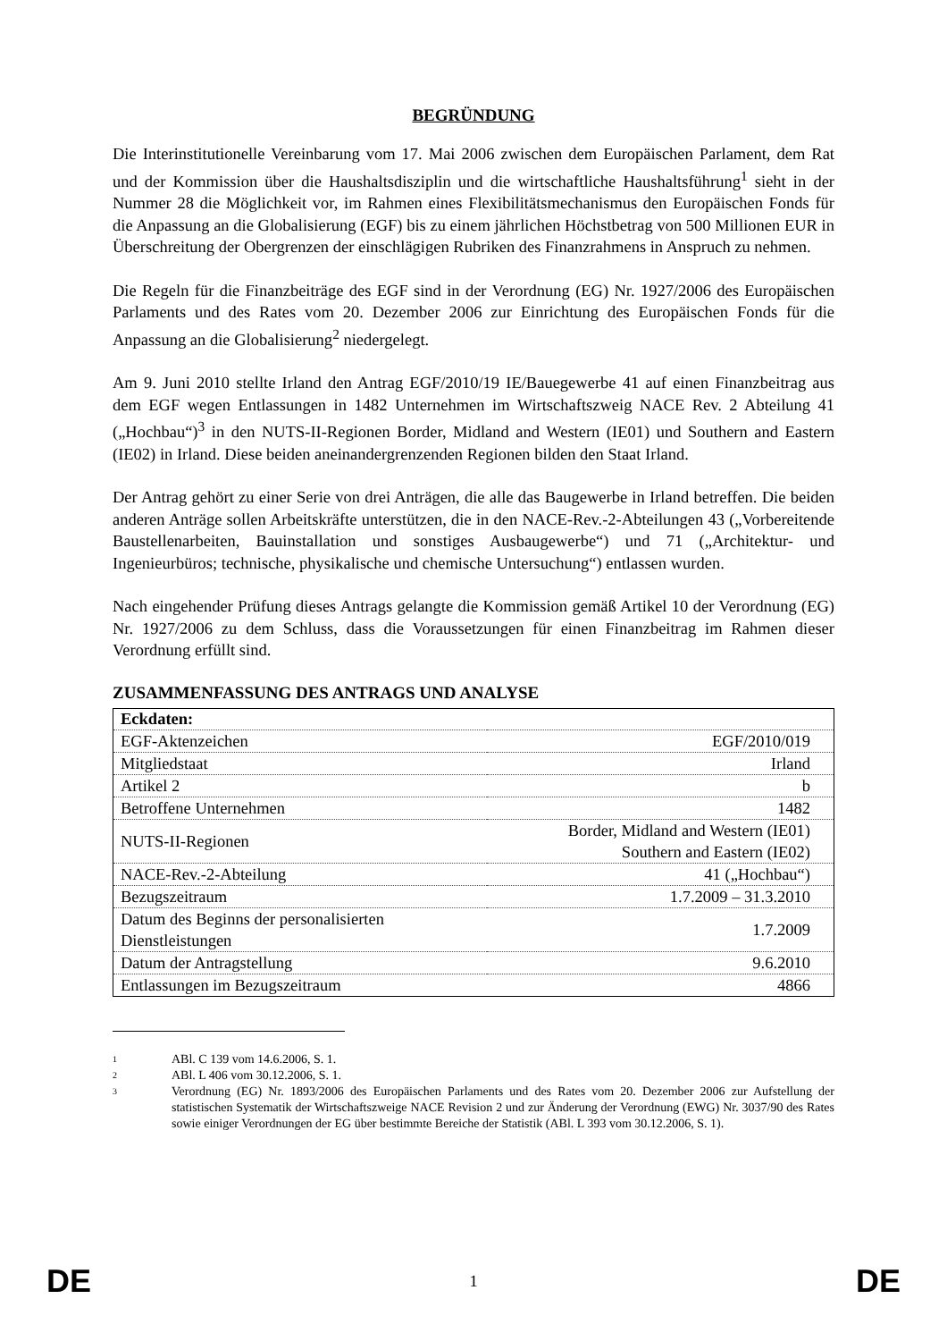BEGRÜNDUNG
Die Interinstitutionelle Vereinbarung vom 17. Mai 2006 zwischen dem Europäischen Parlament, dem Rat und der Kommission über die Haushaltsdisziplin und die wirtschaftliche Haushaltsführung<sup>1</sup> sieht in der Nummer 28 die Möglichkeit vor, im Rahmen eines Flexibilitätsmechanismus den Europäischen Fonds für die Anpassung an die Globalisierung (EGF) bis zu einem jährlichen Höchstbetrag von 500 Millionen EUR in Überschreitung der Obergrenzen der einschlägigen Rubriken des Finanzrahmens in Anspruch zu nehmen.
Die Regeln für die Finanzbeiträge des EGF sind in der Verordnung (EG) Nr. 1927/2006 des Europäischen Parlaments und des Rates vom 20. Dezember 2006 zur Einrichtung des Europäischen Fonds für die Anpassung an die Globalisierung<sup>2</sup> niedergelegt.
Am 9. Juni 2010 stellte Irland den Antrag EGF/2010/19 IE/Bauegewerbe 41 auf einen Finanzbeitrag aus dem EGF wegen Entlassungen in 1482 Unternehmen im Wirtschaftszweig NACE Rev. 2 Abteilung 41 („Hochbau“)<sup>3</sup> in den NUTS-II-Regionen Border, Midland and Western (IE01) und Southern and Eastern (IE02) in Irland. Diese beiden aneinandergrenzenden Regionen bilden den Staat Irland.
Der Antrag gehört zu einer Serie von drei Anträgen, die alle das Baugewerbe in Irland betreffen. Die beiden anderen Anträge sollen Arbeitskräfte unterstützen, die in den NACE-Rev.-2-Abteilungen 43 („Vorbereitende Baustellenarbeiten, Bauinstallation und sonstiges Ausbaugewerbe“) und 71 („Architektur- und Ingenieurbüros; technische, physikalische und chemische Untersuchung“) entlassen wurden.
Nach eingehender Prüfung dieses Antrags gelangte die Kommission gemäß Artikel 10 der Verordnung (EG) Nr. 1927/2006 zu dem Schluss, dass die Voraussetzungen für einen Finanzbeitrag im Rahmen dieser Verordnung erfüllt sind.
ZUSAMMENFASSUNG DES ANTRAGS UND ANALYSE
| Eckdaten: | |
| --- | --- |
| EGF-Aktenzeichen | EGF/2010/019 |
| Mitgliedstaat | Irland |
| Artikel 2 | b |
| Betroffene Unternehmen | 1482 |
| NUTS-II-Regionen | Border, Midland and Western (IE01) Southern and Eastern (IE02) |
| NACE-Rev.-2-Abteilung | 41 („Hochbau“) |
| Bezugszeitraum | 1.7.2009 – 31.3.2010 |
| Datum des Beginns der personalisierten Dienstleistungen | 1.7.2009 |
| Datum der Antragstellung | 9.6.2010 |
| Entlassungen im Bezugszeitraum | 4866 |
1 ABl. C 139 vom 14.6.2006, S. 1.
2 ABl. L 406 vom 30.12.2006, S. 1.
3 Verordnung (EG) Nr. 1893/2006 des Europäischen Parlaments und des Rates vom 20. Dezember 2006 zur Aufstellung der statistischen Systematik der Wirtschaftszweige NACE Revision 2 und zur Änderung der Verordnung (EWG) Nr. 3037/90 des Rates sowie einiger Verordnungen der EG über bestimmte Bereiche der Statistik (ABl. L 393 vom 30.12.2006, S. 1).
DE 1 DE